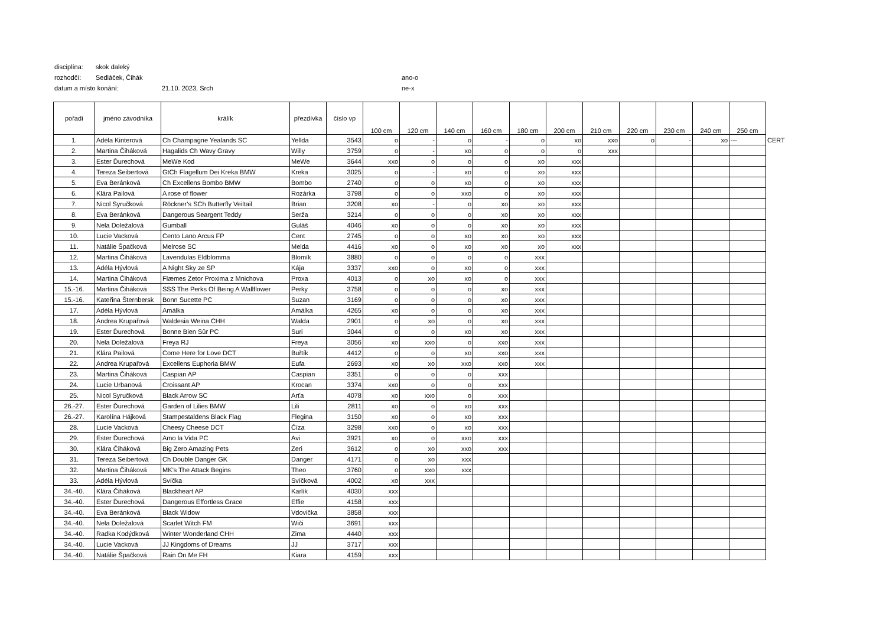disciplína: skok daleký
rozhodčí: Sedláček, Čihák ano-o
datum a místo konání: 21.10. 2023, Srch ne-x
| pořadí | jméno závodníka | králík | přezdívka | číslo vp | 100 cm | 120 cm | 140 cm | 160 cm | 180 cm | 200 cm | 210 cm | 220 cm | 230 cm | 240 cm | 250 cm | |
| --- | --- | --- | --- | --- | --- | --- | --- | --- | --- | --- | --- | --- | --- | --- | --- | --- |
| 1. | Adéla Kinterová | Ch Champagne Yealands SC | Yellda | 3543 | o | - | o | - | o | xo | xxo | o | - | xo | --- | CERT |
| 2. | Martina Čiháková | Hagalids Ch Wavy Gravy | Willy | 3759 | o | - | xo | o | o | o | xxx | | | | | |
| 3. | Ester Ďurechová | MeWe Kod | MeWe | 3644 | xxo | o | o | o | xo | xxx | | | | | | |
| 4. | Tereza Seibertová | GtCh Flagellum Dei Kreka BMW | Kreka | 3025 | o | - | xo | o | xo | xxx | | | | | | |
| 5. | Eva Beránková | Ch Excellens Bombo BMW | Bombo | 2740 | o | o | xo | o | xo | xxx | | | | | | |
| 6. | Klára Pailová | A rose of flower | Rozárka | 3798 | o | o | xxo | o | xo | xxx | | | | | | |
| 7. | Nicol Syručková | Röckner’s SCh Butterfly Veiltail | Brian | 3208 | xo | - | o | xo | xo | xxx | | | | | | |
| 8. | Eva Beránková | Dangerous Seargent Teddy | Serža | 3214 | o | o | o | xo | xo | xxx | | | | | | |
| 9. | Nela Doležalová | Gumball | Guláš | 4046 | xo | o | o | xo | xo | xxx | | | | | | |
| 10. | Lucie Vacková | Cento Lano Arcus FP | Cent | 2745 | o | o | xo | xo | xo | xxx | | | | | | |
| 11. | Natálie Špačková | Melrose SC | Melda | 4416 | xo | o | xo | xo | xo | xxx | | | | | | |
| 12. | Martina Čiháková | Lavendulas Eldblomma | Blomík | 3880 | o | o | o | o | xxx | | | | | | | |
| 13. | Adéla Hývlová | A Night Sky ze SP | Kája | 3337 | xxo | o | xo | o | xxx | | | | | | | |
| 14. | Martina Čiháková | Flæmes Zetor Proxima z Mnichova | Proxa | 4013 | o | xo | xo | o | xxx | | | | | | | |
| 15.-16. | Martina Čiháková | SSS The Perks Of Being A Wallflower | Perky | 3758 | o | o | o | xo | xxx | | | | | | | |
| 15.-16. | Kateřina Šternbersk | Bonn Sucette PC | Suzan | 3169 | o | o | o | xo | xxx | | | | | | | |
| 17. | Adéla Hývlová | Amálka | Amálka | 4265 | xo | o | o | xo | xxx | | | | | | | |
| 18. | Andrea Krupařová | Waldesia Weina CHH | Walda | 2901 | o | xo | o | xo | xxx | | | | | | | |
| 19. | Ester Ďurechová | Bonne Bien Sûr PC | Suri | 3044 | o | o | xo | xo | xxx | | | | | | | |
| 20. | Nela Doležalová | Freya RJ | Freya | 3056 | xo | xxo | o | xxo | xxx | | | | | | | |
| 21. | Klára Pailová | Come Here for Love DCT | Buřtík | 4412 | o | o | xo | xxo | xxx | | | | | | | |
| 22. | Andrea Krupařová | Excellens Euphoria BMW | Eufa | 2693 | xo | xo | xxo | xxo | xxx | | | | | | | |
| 23. | Martina Čiháková | Caspian AP | Caspian | 3351 | o | o | o | xxx | | | | | | | | |
| 24. | Lucie Urbanová | Croissant AP | Krocan | 3374 | xxo | o | o | xxx | | | | | | | | |
| 25. | Nicol Syručková | Black Arrow SC | Arťa | 4078 | xo | xxo | o | xxx | | | | | | | | |
| 26.-27. | Ester Ďurechová | Garden of Lilies BMW | Lili | 2811 | xo | o | xo | xxx | | | | | | | | |
| 26.-27. | Karolína Hájková | Stampestaldens Black Flag | Flegina | 3150 | xo | o | xo | xxx | | | | | | | | |
| 28. | Lucie Vacková | Cheesy Cheese DCT | Číza | 3298 | xxo | o | xo | xxx | | | | | | | | |
| 29. | Ester Ďurechová | Amo la Vida PC | Avi | 3921 | xo | o | xxo | xxx | | | | | | | | |
| 30. | Klára Čiháková | Big Zero Amazing Pets | Zeri | 3612 | o | xo | xxo | xxx | | | | | | | | |
| 31. | Tereza Seibertová | Ch Double Danger GK | Danger | 4171 | o | xo | xxx | | | | | | | | | |
| 32. | Martina Čiháková | MK’s The Attack Begins | Theo | 3760 | o | xxo | xxx | | | | | | | | | |
| 33. | Adéla Hývlová | Svíčka | Svíčková | 4002 | xo | xxx | | | | | | | | | | |
| 34.-40. | Klára Čiháková | Blackheart AP | Karlík | 4030 | xxx | | | | | | | | | | | |
| 34.-40. | Ester Ďurechová | Dangerous Effortless Grace | Effie | 4158 | xxx | | | | | | | | | | | |
| 34.-40. | Eva Beránková | Black Widow | Vdovička | 3858 | xxx | | | | | | | | | | | |
| 34.-40. | Nela Doležalová | Scarlet Witch FM | Wiči | 3691 | xxx | | | | | | | | | | | |
| 34.-40. | Radka Kodýdková | Winter Wonderland CHH | Zima | 4440 | xxx | | | | | | | | | | | |
| 34.-40. | Lucie Vacková | JJ Kingdoms of Dreams | JJ | 3717 | xxx | | | | | | | | | | | |
| 34.-40. | Natálie Špačková | Rain On Me FH | Kiara | 4159 | xxx | | | | | | | | | | | |